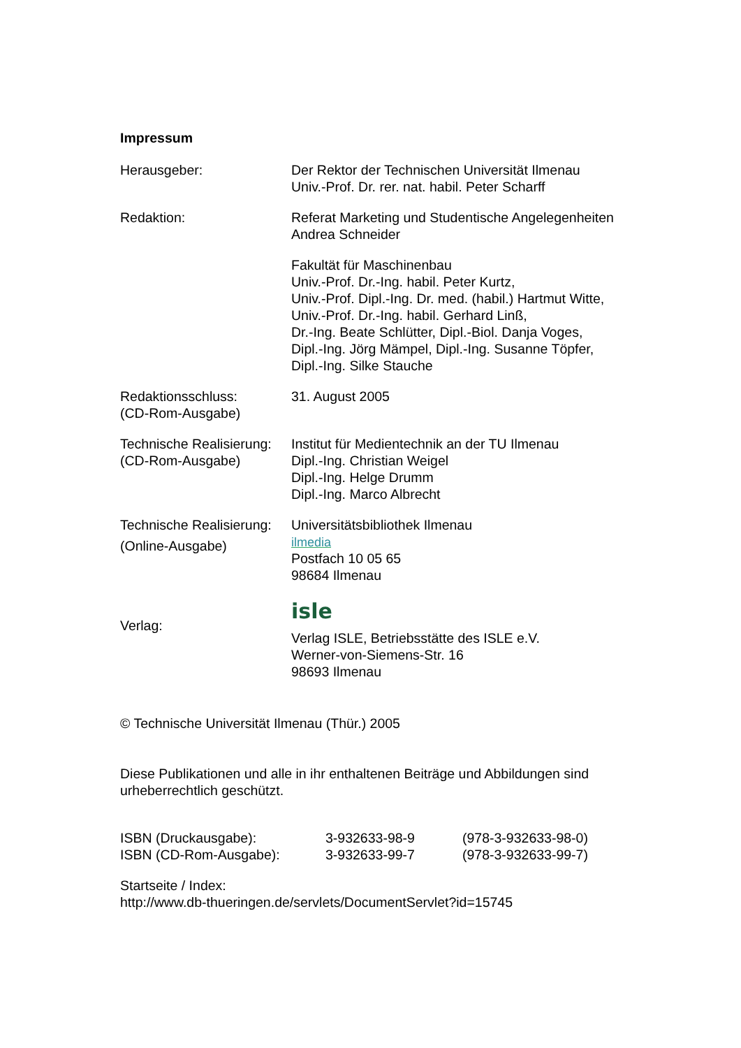Impressum
| Herausgeber: | Der Rektor der Technischen Universität Ilmenau Univ.-Prof. Dr. rer. nat. habil. Peter Scharff |
| Redaktion: | Referat Marketing und Studentische Angelegenheiten Andrea Schneider |
| | Fakultät für Maschinenbau Univ.-Prof. Dr.-Ing. habil. Peter Kurtz, Univ.-Prof. Dipl.-Ing. Dr. med. (habil.) Hartmut Witte, Univ.-Prof. Dr.-Ing. habil. Gerhard Linß, Dr.-Ing. Beate Schlütter, Dipl.-Biol. Danja Voges, Dipl.-Ing. Jörg Mämpel, Dipl.-Ing. Susanne Töpfer, Dipl.-Ing. Silke Stauche |
| Redaktionsschluss: (CD-Rom-Ausgabe) | 31. August 2005 |
| Technische Realisierung: (CD-Rom-Ausgabe) | Institut für Medientechnik an der TU Ilmenau Dipl.-Ing. Christian Weigel Dipl.-Ing. Helge Drumm Dipl.-Ing. Marco Albrecht |
| Technische Realisierung: (Online-Ausgabe) | Universitätsbibliothek Ilmenau ilmedia Postfach 10 05 65 98684 Ilmenau |
| Verlag: | isle Verlag ISLE, Betriebsstätte des ISLE e.V. Werner-von-Siemens-Str. 16 98693 Ilmenau |
© Technische Universität Ilmenau (Thür.) 2005
Diese Publikationen und alle in ihr enthaltenen Beiträge und Abbildungen sind urheberrechtlich geschützt.
| ISBN (Druckausgabe): | 3-932633-98-9 | (978-3-932633-98-0) |
| ISBN (CD-Rom-Ausgabe): | 3-932633-99-7 | (978-3-932633-99-7) |
Startseite / Index:
http://www.db-thueringen.de/servlets/DocumentServlet?id=15745